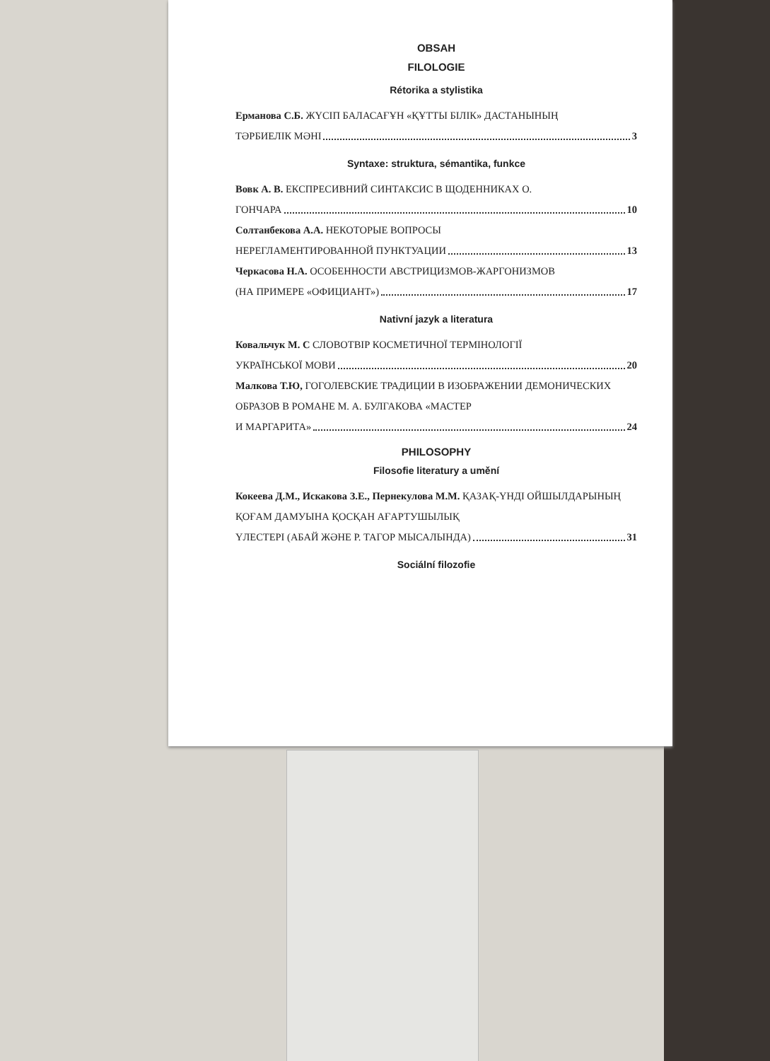OBSAH
FILOLOGIE
Rétorika a stylistika
Ерманова С.Б. ЖҮСІП БАЛАСАҒҰН «ҚҰТТЫ БІЛІК» ДАСТАНЫНЫҢ
ТӘРБИЕЛІК МӘНІ 3
Syntaxe: struktura, sémantika, funkce
Вовк А. В. ЕКСПРЕСИВНИЙ СИНТАКСИС В ЩОДЕННИКАХ О.
ГОНЧАРА 10
Солтанбекова А.А. НЕКОТОРЫЕ ВОПРОСЫ
НЕРЕГЛАМЕНТИРОВАННОЙ ПУНКТУАЦИИ 13
Черкасова Н.А. ОСОБЕННОСТИ АВСТРИЦИЗМОВ-ЖАРГОНИЗМОВ
(НА ПРИМЕРЕ «ОФИЦИАНТ») 17
Nativní jazyk a literatura
Ковальчук М. С СЛОВОТВІР КОСМЕТИЧНОЇ ТЕРМІНОЛОГІЇ
УКРАЇНСЬКОЇ МОВИ 20
Малкова Т.Ю, ГОГОЛЕВСКИЕ ТРАДИЦИИ В ИЗОБРАЖЕНИИ ДЕМОНИЧЕСКИХ ОБРАЗОВ В РОМАНЕ М. А. БУЛГАКОВА «МАСТЕР
И МАРГАРИТА» 24
PHILOSOPHY
Filosofie literatury a umění
Кокеева Д.М., Искакова З.Е., Пернекулова М.М. ҚАЗАҚ-ҮНДІ ОЙШЫЛДАРЫНЫҢ ҚОҒАМ ДАМУЫНА ҚОСҚАН АҒАРТУШЫЛЫҚ
ҮЛЕСТЕРІ (АБАЙ ЖӘНЕ Р. ТАГОР МЫСАЛЫНДА) 31
Sociální filozofie